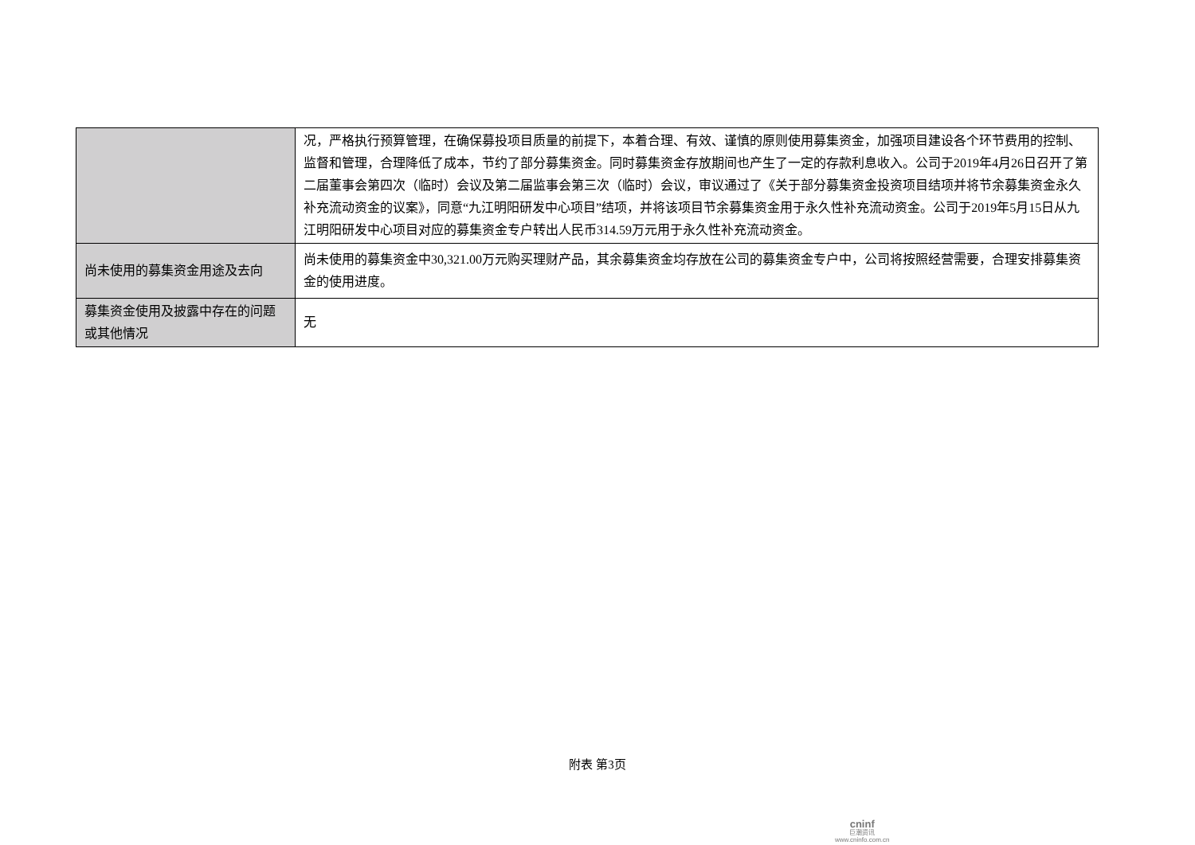| | 况，严格执行预算管理，在确保募投项目质量的前提下，本着合理、有效、谨慎的原则使用募集资金，加强项目建设各个环节费用的控制、监督和管理，合理降低了成本，节约了部分募集资金。同时募集资金存放期间也产生了一定的存款利息收入。公司于2019年4月26日召开了第二届董事会第四次（临时）会议及第二届监事会第三次（临时）会议，审议通过了《关于部分募集资金投资项目结项并将节余募集资金永久补充流动资金的议案》，同意“九江明阳研发中心项目”结项，并将该项目节余募集资金用于永久性补充流动资金。公司于2019年5月15日从九江明阳研发中心项目对应的募集资金专户转出人民币314.59万元用于永久性补充流动资金。 |
| 尚未使用的募集资金用途及去向 | 尚未使用的募集资金中30,321.00万元购买理财产品，其余募集资金均存放在公司的募集资金专户中，公司将按照经营需要，合理安排募集资金的使用进度。 |
| 募集资金使用及披露中存在的问题或其他情况 | 无 |
附表 第3页
cninf
巨潮资讯
www.cninfo.com.cn